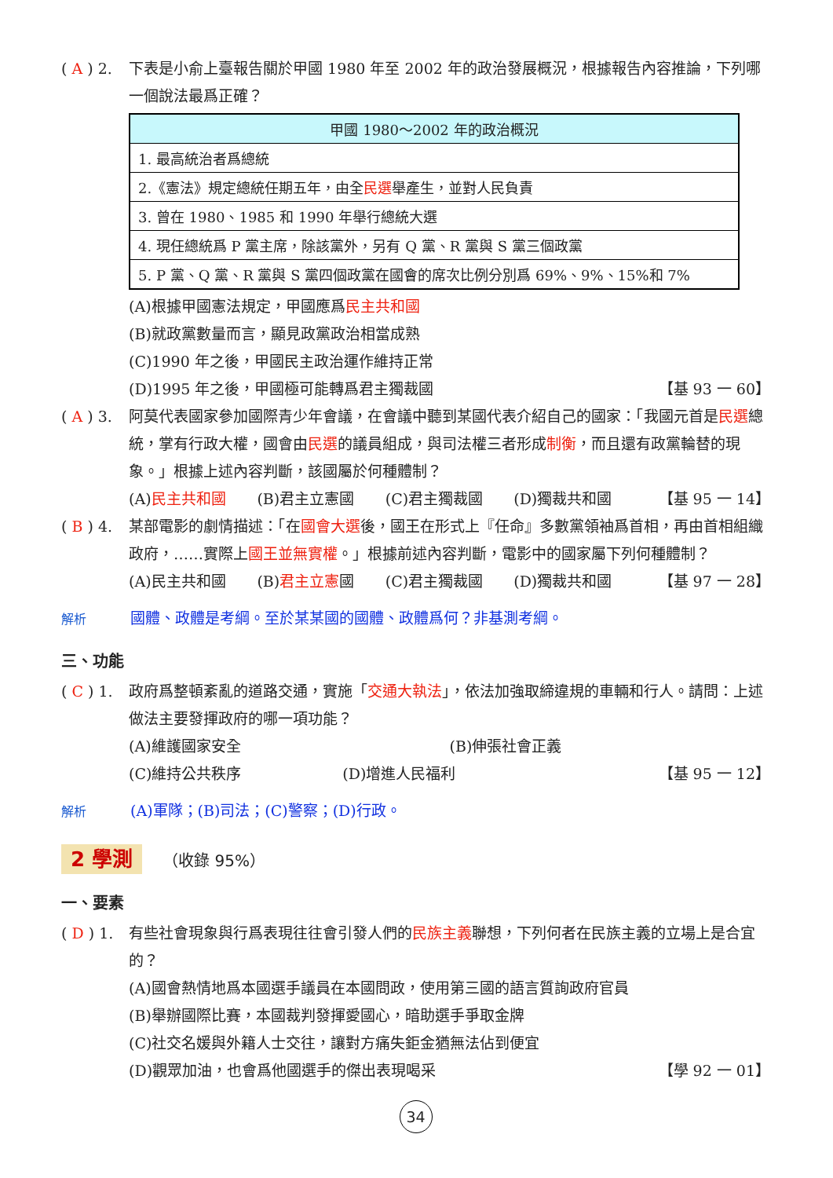( A ) 2.
下表是小俞上臺報告關於甲國 1980 年至 2002 年的政治發展概況，根據報告內容推論，下列哪一個說法最爲正確？
| 甲國 1980～2002 年的政治概況 |
| --- |
| 1. 最高統治者爲總統 |
| 2.《憲法》規定總統任期五年，由全 民選 舉產生，並對人民負責 |
| 3. 曾在 1980、1985 和 1990 年舉行總統大選 |
| 4. 現任總統爲 P 黨主席，除該黨外，另有 Q 黨、R 黨與 S 黨三個政黨 |
| 5. P 黨、Q 黨、R 黨與 S 黨四個政黨在國會的席次比例分別爲 69%、9%、15%和 7% |
(A)根據甲國憲法規定，甲國應爲民主共和國
(B)就政黨數量而言，顯見政黨政治相當成熟
(C)1990 年之後，甲國民主政治運作維持正常
(D)1995 年之後，甲國極可能轉爲君主獨裁國 【基 93 一 60】
( A ) 3.
阿莫代表國家參加國際青少年會議，在會議中聽到某國代表介紹自己的國家：「我國元首是民選總統，掌有行政大權，國會由民選的議員組成，與司法權三者形成制衡，而且還有政黨輪替的現象。」根據上述內容判斷，該國屬於何種體制？
(A)民主共和國 (B)君主立憲國 (C)君主獨裁國 (D)獨裁共和國 【基 95 一 14】
( B ) 4.
某部電影的劇情描述：「在國會大選後，國王在形式上『任命』多數黨領袖爲首相，再由首相組織政府，……實際上國王並無實權。」根據前述內容判斷，電影中的國家屬下列何種體制？
(A)民主共和國 (B)君主立憲國 (C)君主獨裁國 (D)獨裁共和國 【基 97 一 28】
解析 國體、政體是考綱。至於某某國的國體、政體爲何？非基測考綱。
三、功能
( C ) 1.
政府爲整頓紊亂的道路交通，實施「交通大執法」，依法加強取締違規的車輛和行人。請問：上述做法主要發揮政府的哪一項功能？
(A)維護國家安全 (B)伸張社會正義
(C)維持公共秩序 (D)增進人民福利 【基 95 一 12】
解析 (A)軍隊；(B)司法；(C)警察；(D)行政。
2 學測 （收錄 95%）
一、要素
( D ) 1.
有些社會現象與行爲表現往往會引發人們的民族主義聯想，下列何者在民族主義的立場上是合宜的？
(A)國會熱情地爲本國選手議員在本國問政，使用第三國的語言質詢政府官員
(B)舉辦國際比賽，本國裁判發揮愛國心，暗助選手爭取金牌
(C)社交名媛與外籍人士交往，讓對方痛失鉅金猶無法佔到便宜
(D)觀眾加油，也會爲他國選手的傑出表現喝采 【學 92 一 01】
34